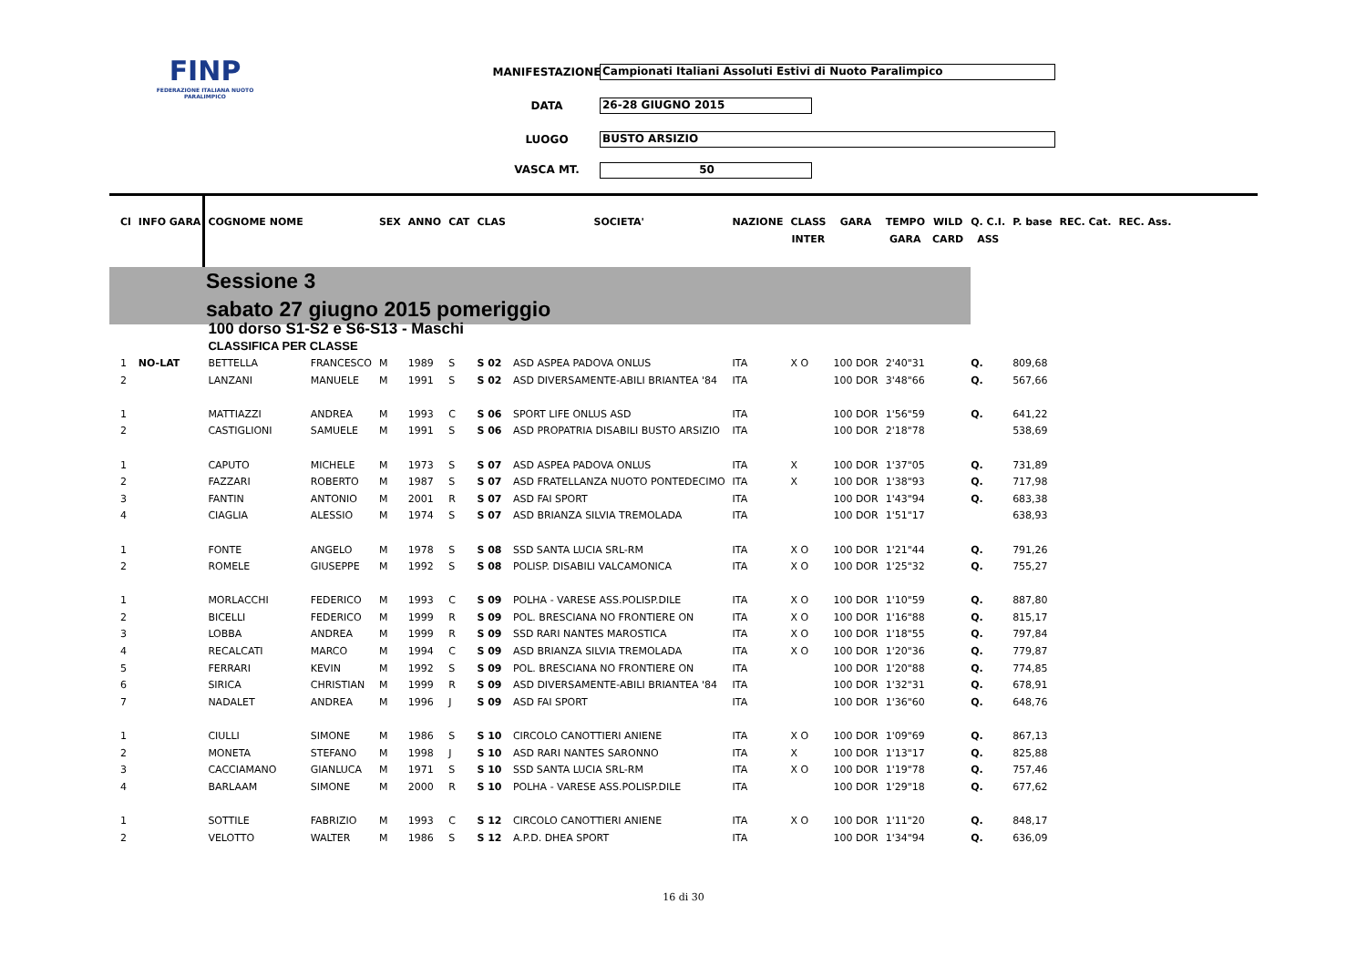FINP
FEDERAZIONE ITALIANA NUOTO PARALIMPICO
MANIFESTAZIONE Campionati Italiani Assoluti Estivi di Nuoto Paralimpico
DATA 26-28 GIUGNO 2015
LUOGO BUSTO ARSIZIO
VASCA MT. 50
Sessione 3
sabato 27 giugno 2015 pomeriggio
| Cl | INFO GARA | COGNOME NOME | | SEX | ANNO | CAT | CLAS | SOCIETA' | NAZIONE | CLASS | GARA | TEMPO | WILD | Q. C.I. | P. base | REC. Cat. | REC. Ass. |
| --- | --- | --- | --- | --- | --- | --- | --- | --- | --- | --- | --- | --- | --- | --- | --- | --- | --- |
| | | | | | | | | | | INTER | | GARA | CARD | ASS | | | |
| | | 100 dorso S1-S2 e S6-S13 - Maschi | | | | | | | | | | | | | | | |
| | | CLASSIFICA PER CLASSE | | | | | | | | | | | | | | | |
| 1 | NO-LAT | BETTELLA | FRANCESCO | M | 1989 | S | S 02 | ASD ASPEA PADOVA ONLUS | ITA | X O | 100 DOR | 2'40"31 | | Q. | 809,68 | | |
| 2 | | LANZANI | MANUELE | M | 1991 | S | S 02 | ASD DIVERSAMENTE-ABILI BRIANTEA '84 | ITA | | 100 DOR | 3'48"66 | | Q. | 567,66 | | |
| 1 | | MATTIAZZI | ANDREA | M | 1993 | C | S 06 | SPORT LIFE ONLUS ASD | ITA | | 100 DOR | 1'56"59 | | Q. | 641,22 | | |
| 2 | | CASTIGLIONI | SAMUELE | M | 1991 | S | S 06 | ASD PROPATRIA DISABILI BUSTO ARSIZIO | ITA | | 100 DOR | 2'18"78 | | | 538,69 | | |
| 1 | | CAPUTO | MICHELE | M | 1973 | S | S 07 | ASD ASPEA PADOVA ONLUS | ITA | X | 100 DOR | 1'37"05 | | Q. | 731,89 | | |
| 2 | | FAZZARI | ROBERTO | M | 1987 | S | S 07 | ASD FRATELLANZA NUOTO PONTEDECIMO | ITA | X | 100 DOR | 1'38"93 | | Q. | 717,98 | | |
| 3 | | FANTIN | ANTONIO | M | 2001 | R | S 07 | ASD FAI SPORT | ITA | | 100 DOR | 1'43"94 | | Q. | 683,38 | | |
| 4 | | CIAGLIA | ALESSIO | M | 1974 | S | S 07 | ASD BRIANZA SILVIA TREMOLADA | ITA | | 100 DOR | 1'51"17 | | | 638,93 | | |
| 1 | | FONTE | ANGELO | M | 1978 | S | S 08 | SSD SANTA LUCIA SRL-RM | ITA | X O | 100 DOR | 1'21"44 | | Q. | 791,26 | | |
| 2 | | ROMELE | GIUSEPPE | M | 1992 | S | S 08 | POLISP. DISABILI VALCAMONICA | ITA | X O | 100 DOR | 1'25"32 | | Q. | 755,27 | | |
| 1 | | MORLACCHI | FEDERICO | M | 1993 | C | S 09 | POLHA - VARESE ASS.POLISP.DILE | ITA | X O | 100 DOR | 1'10"59 | | Q. | 887,80 | | |
| 2 | | BICELLI | FEDERICO | M | 1999 | R | S 09 | POL. BRESCIANA NO FRONTIERE ON | ITA | X O | 100 DOR | 1'16"88 | | Q. | 815,17 | | |
| 3 | | LOBBA | ANDREA | M | 1999 | R | S 09 | SSD RARI NANTES MAROSTICA | ITA | X O | 100 DOR | 1'18"55 | | Q. | 797,84 | | |
| 4 | | RECALCATI | MARCO | M | 1994 | C | S 09 | ASD BRIANZA SILVIA TREMOLADA | ITA | X O | 100 DOR | 1'20"36 | | Q. | 779,87 | | |
| 5 | | FERRARI | KEVIN | M | 1992 | S | S 09 | POL. BRESCIANA NO FRONTIERE ON | ITA | | 100 DOR | 1'20"88 | | Q. | 774,85 | | |
| 6 | | SIRICA | CHRISTIAN | M | 1999 | R | S 09 | ASD DIVERSAMENTE-ABILI BRIANTEA '84 | ITA | | 100 DOR | 1'32"31 | | Q. | 678,91 | | |
| 7 | | NADALET | ANDREA | M | 1996 | J | S 09 | ASD FAI SPORT | ITA | | 100 DOR | 1'36"60 | | Q. | 648,76 | | |
| 1 | | CIULLI | SIMONE | M | 1986 | S | S 10 | CIRCOLO CANOTTIERI ANIENE | ITA | X O | 100 DOR | 1'09"69 | | Q. | 867,13 | | |
| 2 | | MONETA | STEFANO | M | 1998 | J | S 10 | ASD RARI NANTES SARONNO | ITA | X | 100 DOR | 1'13"17 | | Q. | 825,88 | | |
| 3 | | CACCIAMANO | GIANLUCA | M | 1971 | S | S 10 | SSD SANTA LUCIA SRL-RM | ITA | X O | 100 DOR | 1'19"78 | | Q. | 757,46 | | |
| 4 | | BARLAAM | SIMONE | M | 2000 | R | S 10 | POLHA - VARESE ASS.POLISP.DILE | ITA | | 100 DOR | 1'29"18 | | Q. | 677,62 | | |
| 1 | | SOTTILE | FABRIZIO | M | 1993 | C | S 12 | CIRCOLO CANOTTIERI ANIENE | ITA | X O | 100 DOR | 1'11"20 | | Q. | 848,17 | | |
| 2 | | VELOTTO | WALTER | M | 1986 | S | S 12 | A.P.D. DHEA SPORT | ITA | | 100 DOR | 1'34"94 | | Q. | 636,09 | | |
16 di 30